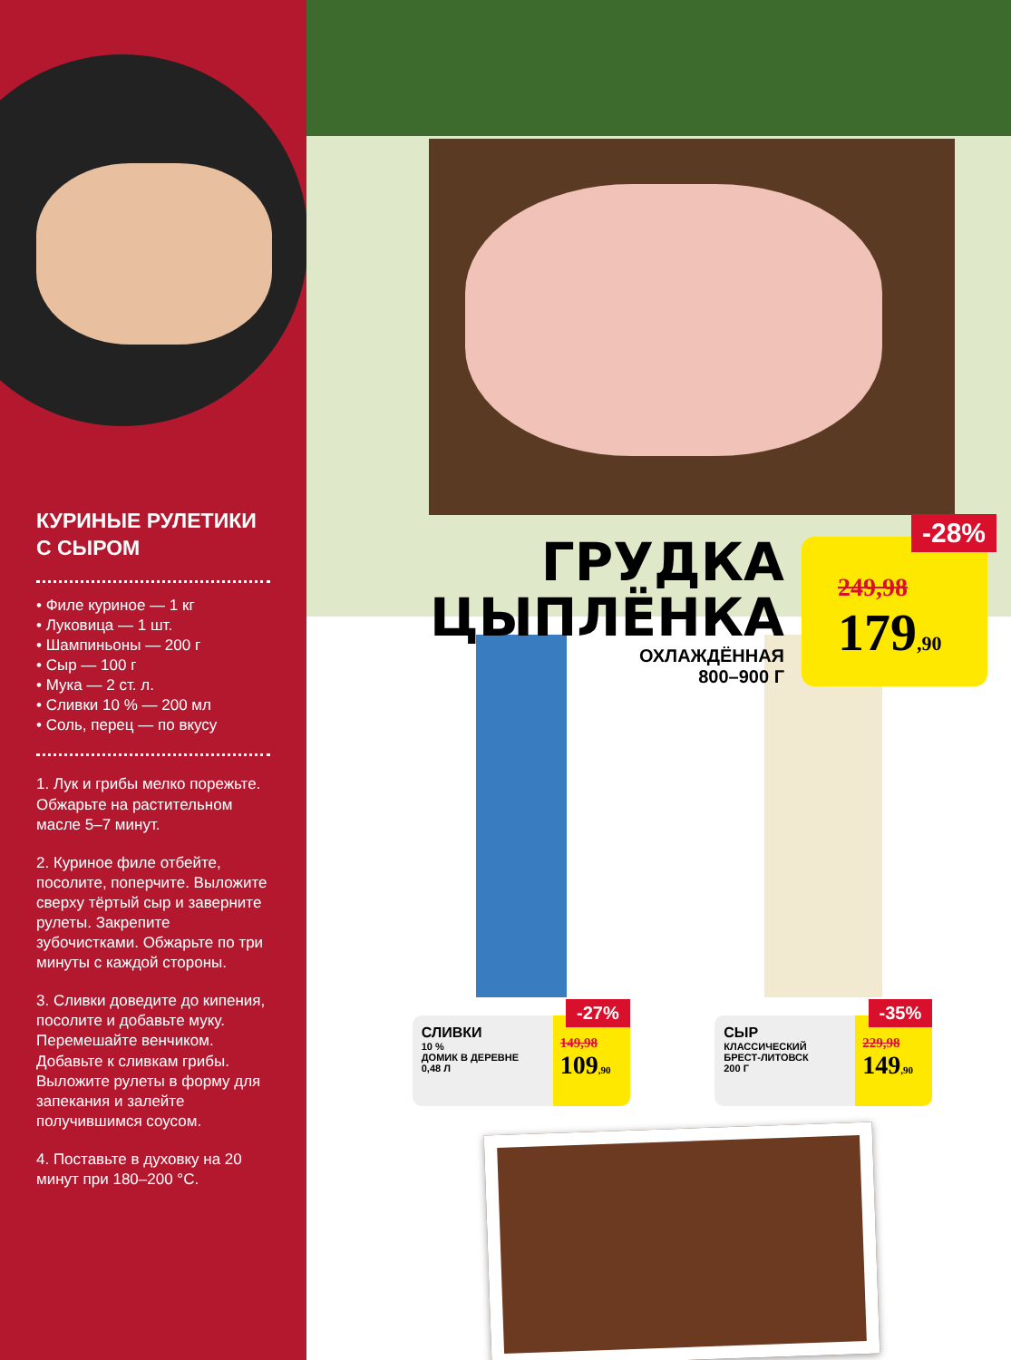КУРИНЫЕ РУЛЕТИКИ С СЫРОМ
• Филе куриное — 1 кг
• Луковица — 1 шт.
• Шампиньоны — 200 г
• Сыр — 100 г
• Мука — 2 ст. л.
• Сливки 10 % — 200 мл
• Соль, перец — по вкусу
1. Лук и грибы мелко порежьте. Обжарьте на растительном масле 5–7 минут.
2. Куриное филе отбейте, посолите, поперчите. Выложите сверху тёртый сыр и заверните рулеты. Закрепите зубочистками. Обжарьте по три минуты с каждой стороны.
3. Сливки доведите до кипения, посолите и добавьте муку. Перемешайте венчиком. Добавьте к сливкам грибы. Выложите рулеты в форму для запекания и залейте получившимся соусом.
4. Поставьте в духовку на 20 минут при 180–200 °C.
ГРУДКА
ЦЫПЛЁНКА
ОХЛАЖДЁННАЯ
800–900 Г
-28%
249,98
179<sub>,90</sub>
СЛИВКИ
10 %
ДОМИК В ДЕРЕВНЕ
0,48 Л
-27%
149,98
109<sub>,90</sub>
СЫР
КЛАССИЧЕСКИЙ
БРЕСТ-ЛИТОВСК
200 Г
-35%
229,98
149<sub>,90</sub>